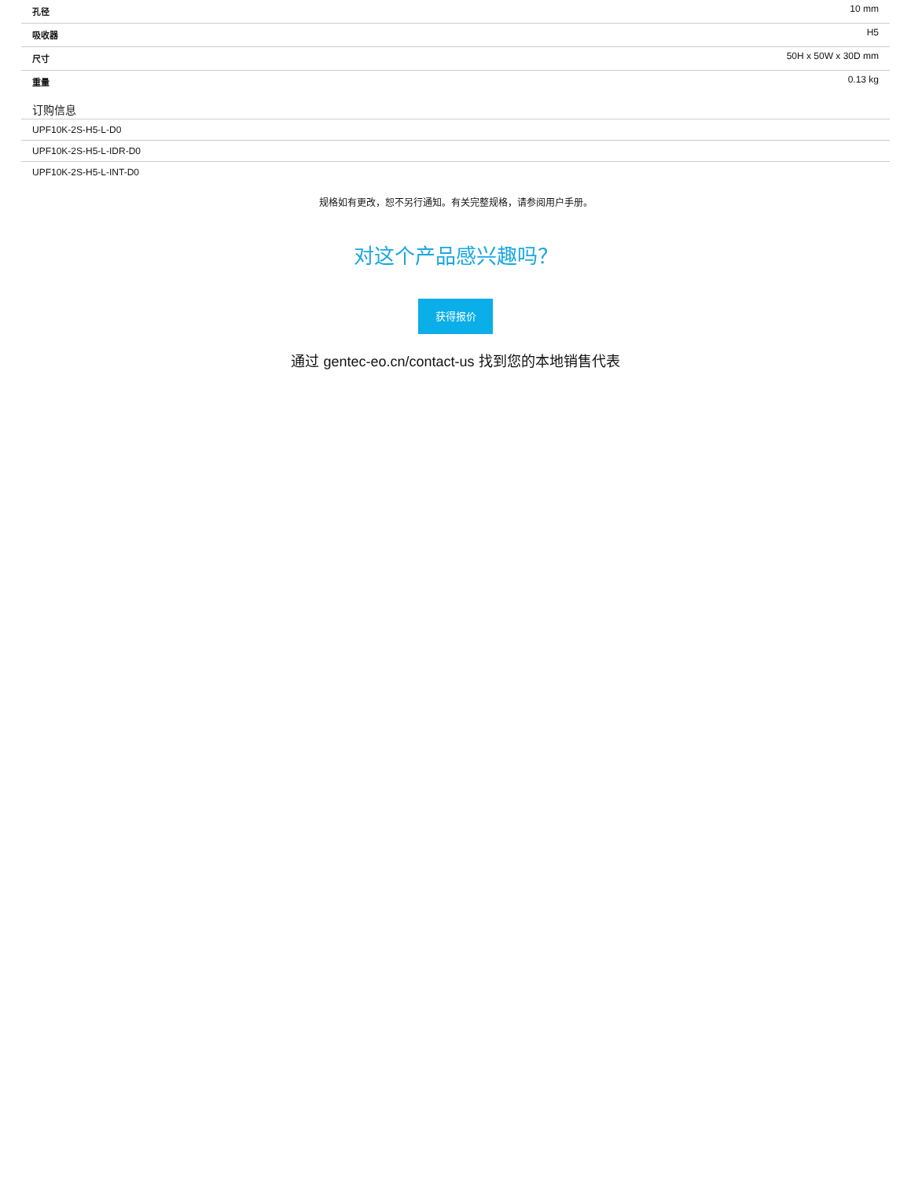| 孔径 | 10 mm |
| 吸收器 | H5 |
| 尺寸 | 50H x 50W x 30D mm |
| 重量 | 0.13 kg |
订购信息
| UPF10K-2S-H5-L-D0 |
| UPF10K-2S-H5-L-IDR-D0 |
| UPF10K-2S-H5-L-INT-D0 |
规格如有更改，恕不另行通知。有关完整规格，请参阅用户手册。
对这个产品感兴趣吗？
获得报价
通过 gentec-eo.cn/contact-us 找到您的本地销售代表